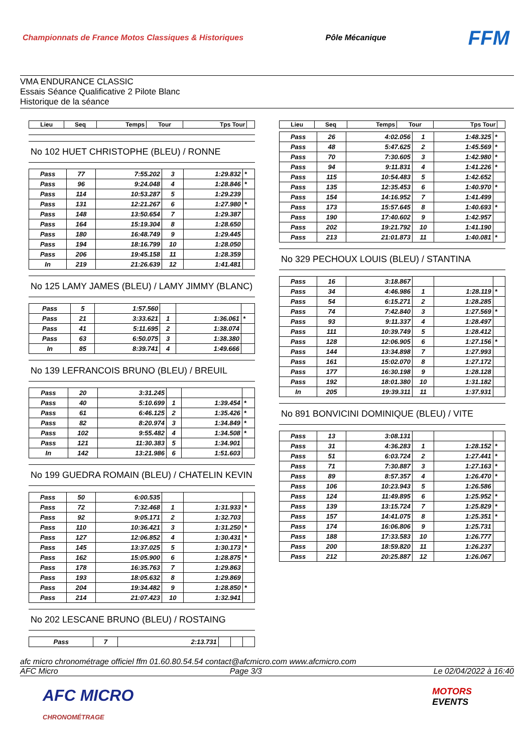Championnats de France Motos Classiques & Historiques Pôle Mécanique FFM
VMA ENDURANCE CLASSIC
Essais Séance Qualificative 2 Pilote Blanc
Historique de la séance
| Lieu | Seq | Temps | Tour | Tps Tour | |
| --- | --- | --- | --- | --- | --- |
No 102 HUET CHRISTOPHE (BLEU) / RONNE
| Pass | 77 | 7:55.202 | 3 | 1:29.832 | * |
| Pass | 96 | 9:24.048 | 4 | 1:28.846 | * |
| Pass | 114 | 10:53.287 | 5 | 1:29.239 | |
| Pass | 131 | 12:21.267 | 6 | 1:27.980 | * |
| Pass | 148 | 13:50.654 | 7 | 1:29.387 | |
| Pass | 164 | 15:19.304 | 8 | 1:28.650 | |
| Pass | 180 | 16:48.749 | 9 | 1:29.445 | |
| Pass | 194 | 18:16.799 | 10 | 1:28.050 | |
| Pass | 206 | 19:45.158 | 11 | 1:28.359 | |
| In | 219 | 21:26.639 | 12 | 1:41.481 | |
No 125 LAMY JAMES (BLEU) / LAMY JIMMY (BLANC)
| Pass | 5 | 1:57.560 | | | |
| Pass | 21 | 3:33.621 | 1 | 1:36.061 | * |
| Pass | 41 | 5:11.695 | 2 | 1:38.074 | |
| Pass | 63 | 6:50.075 | 3 | 1:38.380 | |
| In | 85 | 8:39.741 | 4 | 1:49.666 | |
No 139 LEFRANCOIS BRUNO (BLEU) / BREUIL
| Pass | 20 | 3:31.245 | | | |
| Pass | 40 | 5:10.699 | 1 | 1:39.454 | * |
| Pass | 61 | 6:46.125 | 2 | 1:35.426 | * |
| Pass | 82 | 8:20.974 | 3 | 1:34.849 | * |
| Pass | 102 | 9:55.482 | 4 | 1:34.508 | * |
| Pass | 121 | 11:30.383 | 5 | 1:34.901 | |
| In | 142 | 13:21.986 | 6 | 1:51.603 | |
No 199 GUEDRA ROMAIN (BLEU) / CHATELIN KEVIN
| Pass | 50 | 6:00.535 | | | |
| Pass | 72 | 7:32.468 | 1 | 1:31.933 | * |
| Pass | 92 | 9:05.171 | 2 | 1:32.703 | |
| Pass | 110 | 10:36.421 | 3 | 1:31.250 | * |
| Pass | 127 | 12:06.852 | 4 | 1:30.431 | * |
| Pass | 145 | 13:37.025 | 5 | 1:30.173 | * |
| Pass | 162 | 15:05.900 | 6 | 1:28.875 | * |
| Pass | 178 | 16:35.763 | 7 | 1:29.863 | |
| Pass | 193 | 18:05.632 | 8 | 1:29.869 | |
| Pass | 204 | 19:34.482 | 9 | 1:28.850 | * |
| Pass | 214 | 21:07.423 | 10 | 1:32.941 | |
No 202 LESCANE BRUNO (BLEU) / ROSTAING
| Pass | 7 | 2:13.731 | | | |
| Lieu | Seq | Temps | Tour | Tps Tour | |
| --- | --- | --- | --- | --- | --- |
| Pass | 26 | 4:02.056 | 1 | 1:48.325 | * |
| Pass | 48 | 5:47.625 | 2 | 1:45.569 | * |
| Pass | 70 | 7:30.605 | 3 | 1:42.980 | * |
| Pass | 94 | 9:11.831 | 4 | 1:41.226 | * |
| Pass | 115 | 10:54.483 | 5 | 1:42.652 | |
| Pass | 135 | 12:35.453 | 6 | 1:40.970 | * |
| Pass | 154 | 14:16.952 | 7 | 1:41.499 | |
| Pass | 173 | 15:57.645 | 8 | 1:40.693 | * |
| Pass | 190 | 17:40.602 | 9 | 1:42.957 | |
| Pass | 202 | 19:21.792 | 10 | 1:41.190 | |
| Pass | 213 | 21:01.873 | 11 | 1:40.081 | * |
No 329 PECHOUX LOUIS (BLEU) / STANTINA
| Pass | 16 | 3:18.867 | | | |
| Pass | 34 | 4:46.986 | 1 | 1:28.119 | * |
| Pass | 54 | 6:15.271 | 2 | 1:28.285 | |
| Pass | 74 | 7:42.840 | 3 | 1:27.569 | * |
| Pass | 93 | 9:11.337 | 4 | 1:28.497 | |
| Pass | 111 | 10:39.749 | 5 | 1:28.412 | |
| Pass | 128 | 12:06.905 | 6 | 1:27.156 | * |
| Pass | 144 | 13:34.898 | 7 | 1:27.993 | |
| Pass | 161 | 15:02.070 | 8 | 1:27.172 | |
| Pass | 177 | 16:30.198 | 9 | 1:28.128 | |
| Pass | 192 | 18:01.380 | 10 | 1:31.182 | |
| In | 205 | 19:39.311 | 11 | 1:37.931 | |
No 891 BONVICINI DOMINIQUE (BLEU) / VITE
| Pass | 13 | 3:08.131 | | | |
| Pass | 31 | 4:36.283 | 1 | 1:28.152 | * |
| Pass | 51 | 6:03.724 | 2 | 1:27.441 | * |
| Pass | 71 | 7:30.887 | 3 | 1:27.163 | * |
| Pass | 89 | 8:57.357 | 4 | 1:26.470 | * |
| Pass | 106 | 10:23.943 | 5 | 1:26.586 | |
| Pass | 124 | 11:49.895 | 6 | 1:25.952 | * |
| Pass | 139 | 13:15.724 | 7 | 1:25.829 | * |
| Pass | 157 | 14:41.075 | 8 | 1:25.351 | * |
| Pass | 174 | 16:06.806 | 9 | 1:25.731 | |
| Pass | 188 | 17:33.583 | 10 | 1:26.777 | |
| Pass | 200 | 18:59.820 | 11 | 1:26.237 | |
| Pass | 212 | 20:25.887 | 12 | 1:26.067 | |
afc micro chronométrage officiel ffm 01.60.80.54.54 contact@afcmicro.com www.afcmicro.com
AFC Micro Page 3/3 Le 02/04/2022 à 16:40
AFC MICRO
CHRONOMÉTRAGE
MOTORS
EVENTS